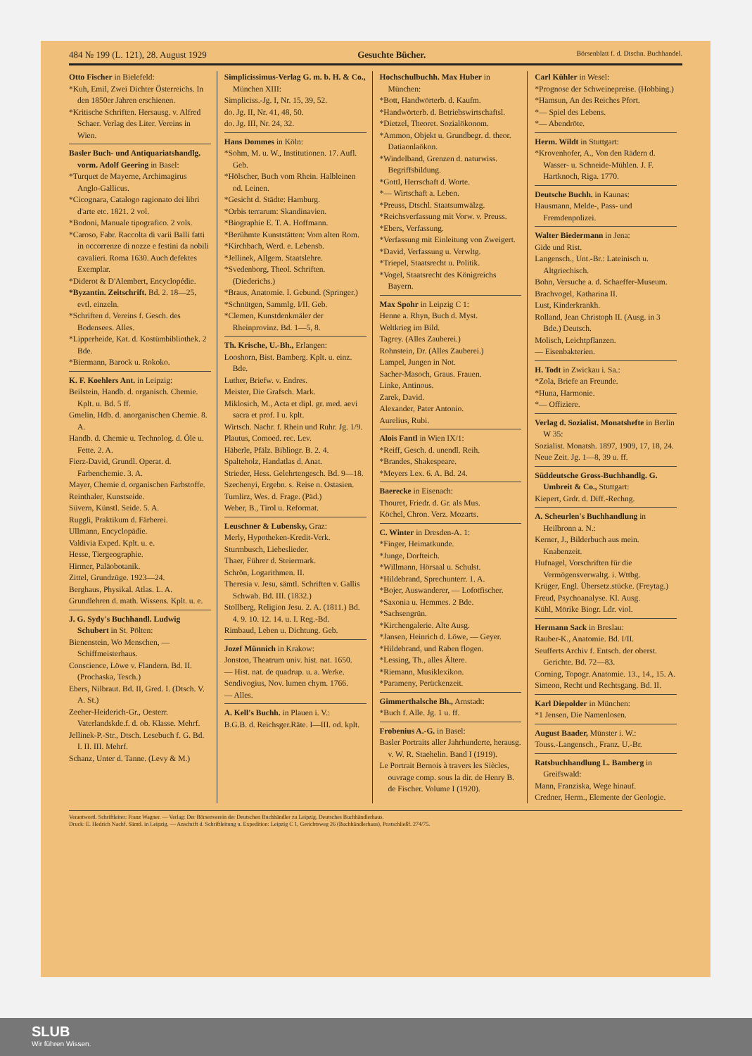484 № 199 (L. 121), 28. August 1929 Gesuchte Bücher. Börsenblatt f. d. Dtschn. Buchhandel.
Otto Fischer in Bielefeld:
*Kuh, Emil, Zwei Dichter Österreichs. In den 1850er Jahren erschienen.
*Kritische Schriften. Hersausg. v. Alfred Schaer. Verlag des Liter. Vereins in Wien.
Basler Buch- und Antiquariatshandlg. vorm. Adolf Geering in Basel:
*Turquet de Mayerne, Archimagirus Anglo-Gallicus.
*Cicognara, Catalogo ragionato dei libri d'arte etc. 1821. 2 vol.
*Bodoni, Manuale tipografico. 2 vols.
*Caroso, Fabr. Raccolta di varii Balli fatti in occorrenze di nozze e festini da nobili cavalieri. Roma 1630. Auch defektes Exemplar.
*Diderot & D'Alembert, Encyclopédie.
*Byzantin. Zeitschrift. Bd. 2. 18—25, evtl. einzeln.
*Schriften d. Vereins f. Gesch. des Bodensees. Alles.
*Lipperheide, Kat. d. Kostümbibliothek. 2 Bde.
*Biermann, Barock u. Rokoko.
K. F. Koehlers Ant. in Leipzig:
Beilstein, Handb. d. organisch. Chemie. Kplt. u. Bd. 5 ff.
Gmelin, Hdb. d. anorganischen Chemie. 8. A.
Handb. d. Chemie u. Technolog. d. Öle u. Fette. 2. A.
Fierz-David, Grundl. Operat. d. Farbenchemie. 3. A.
Mayer, Chemie d. organischen Farbstoffe.
Reinthaler, Kunstseide.
Süvern, Künstl. Seide. 5. A.
Ruggli, Praktikum d. Färberei.
Ullmann, Encyclopädie.
Valdivia Exped. Kplt. u. e.
Hesse, Tiergeographie.
Hirmer, Paläobotanik.
Zittel, Grundzüge. 1923—24.
Berghaus, Physikal. Atlas. L. A.
Grundlehren d. math. Wissens. Kplt. u. e.
J. G. Sydy's Buchhandl. Ludwig Schubert in St. Pölten:
Bienenstein, Wo Menschen, — Schiffmeisterhaus.
Conscience, Löwe v. Flandern. Bd. II. (Prochaska, Tesch.)
Ebers, Nilbraut. Bd. II, Gred. I. (Dtsch. V. A. St.)
Zeeher-Heiderich-Gr., Oesterr. Vaterlandskde.f. d. ob. Klasse. Mehrf.
Jellinek-P.-Str., Dtsch. Lesebuch f. G. Bd. I. II. III. Mehrf.
Schanz, Unter d. Tanne. (Levy & M.)
Simplicissimus-Verlag G. m. b. H. & Co., München XIII:
Simpliciss.-Jg. I, Nr. 15, 39, 52.
do. Jg. II, Nr. 41, 48, 50.
do. Jg. III, Nr. 24, 32.
Hans Dommes in Köln:
*Sohm, M. u. W., Institutionen. 17. Aufl. Geb.
*Hölscher, Buch vom Rhein. Halbleinen od. Leinen.
*Gesicht d. Städte: Hamburg.
*Orbis terrarum: Skandinavien.
*Biographie E. T. A. Hoffmann.
*Berühmte Kunststätten: Vom alten Rom.
*Kirchbach, Werd. e. Lebensb.
*Jellinek, Allgem. Staatslehre.
*Svedenborg, Theol. Schriften. (Diederichs.)
*Braus, Anatomie. I. Gebund. (Springer.)
*Schnütgen, Sammlg. I/II. Geb.
*Clemen, Kunstdenkmäler der Rheinprovinz. Bd. 1—5, 8.
Th. Krische, U.-Bh., Erlangen:
Looshorn, Bist. Bamberg. Kplt. u. einz. Bde.
Luther, Briefw. v. Endres.
Meister, Die Grafsch. Mark.
Miklosich, M., Acta et dipl. gr. med. aevi sacra et prof. I u. kplt.
Wirtsch. Nachr. f. Rhein und Ruhr. Jg. 1/9.
Plautus, Comoed. rec. Lev.
Häberle, Pfälz. Bibliogr. B. 2. 4.
Spalteholz, Handatlas d. Anat.
Strieder, Hess. Gelehrtengesch. Bd. 9—18.
Szechenyi, Ergebn. s. Reise n. Ostasien.
Tumlirz, Wes. d. Frage. (Päd.)
Weber, B., Tirol u. Reformat.
Leuschner & Lubensky, Graz:
Merly, Hypotheken-Kredit-Verk.
Sturmbusch, Liebeslieder.
Thaer, Führer d. Steiermark.
Schrön, Logarithmen. II.
Theresia v. Jesu, sämtl. Schriften v. Gallis Schwab. Bd. III. (1832.)
Stollberg, Religion Jesu. 2. A. (1811.) Bd. 4. 9. 10. 12. 14. u. I. Reg.-Bd.
Rimbaud, Leben u. Dichtung. Geb.
Jozef Münnich in Krakow:
Jonston, Theatrum univ. hist. nat. 1650.
— Hist. nat. de quadrup. u. a. Werke.
Sendivogius, Nov. lumen chym. 1766.
— Alles.
A. Kell's Buchh. in Plauen i. V.:
B.G.B. d. Reichsger.Räte. I—III. od. kplt.
Hochschulbuchh. Max Huber in München:
*Bott, Handwörterb. d. Kaufm.
*Handwörterb. d. Betriebswirtschaftsl.
*Dietzel, Theoret. Sozialökonom.
*Ammon, Objekt u. Grundbegr. d. theor. Datiaonlaökon.
*Windelband, Grenzen d. naturwiss. Begriffsbildung.
*Gottl, Herrschaft d. Worte.
*— Wirtschaft a. Leben.
*Preuss, Dtschl. Staatsumwälzg.
*Reichsverfassung mit Vorw. v. Preuss.
*Ebers, Verfassung.
*Verfassung mit Einleitung von Zweigert.
*David, Verfassung u. Verwltg.
*Triepel, Staatsrecht u. Politik.
*Vogel, Staatsrecht des Königreichs Bayern.
Max Spohr in Leipzig C 1:
Henne a. Rhyn, Buch d. Myst.
Weltkrieg im Bild.
Tagrey. (Alles Zauberei.)
Rohnstein, Dr. (Alles Zauberei.)
Lampel, Jungen in Not.
Sacher-Masoch, Graus. Frauen.
Linke, Antinous.
Zarek, David.
Alexander, Pater Antonio.
Aurelius, Rubi.
Alois Fantl in Wien IX/1:
*Reiff, Gesch. d. unendl. Reih.
*Brandes, Shakespeare.
*Meyers Lex. 6. A. Bd. 24.
Baerecke in Eisenach:
Thouret, Friedr. d. Gr. als Mus.
Köchel, Chron. Verz. Mozarts.
C. Winter in Dresden-A. 1:
*Finger, Heimatkunde.
*Junge, Dorfteich.
*Willmann, Hörsaal u. Schulst.
*Hildebrand, Sprechunterr. 1. A.
*Bojer, Auswanderer, — Lofotfischer.
*Saxonia u. Hemmes. 2 Bde.
*Sachsengrün.
*Kirchengalerie. Alte Ausg.
*Jansen, Heinrich d. Löwe, — Geyer.
*Hildebrand, und Raben flogen.
*Lessing, Th., alles Ältere.
*Riemann, Musiklexikon.
*Parameny, Perückenzeit.
Gimmerthalsche Bh., Arnstadt:
*Buch f. Alle. Jg. 1 u. ff.
Frobenius A.-G. in Basel:
Basler Portraits aller Jahrhunderte, herausg. v. W. R. Staehelin. Band I (1919).
Le Portrait Bernois à travers les Siècles, ouvrage comp. sous la dir. de Henry B. de Fischer. Volume I (1920).
Carl Kühler in Wesel:
*Prognose der Schweinepreise. (Hobbing.)
*Hamsun, An des Reiches Pfort.
*— Spiel des Lebens.
*— Abendröte.
Herm. Wildt in Stuttgart:
*Krovenhofer, A., Von den Rädern d. Wasser- u. Schneide-Mühlen. J. F. Hartknoch, Riga. 1770.
Deutsche Buchh. in Kaunas:
Hausmann, Melde-, Pass- und Fremdenpolizei.
Walter Biedermann in Jena:
Gide und Rist.
Langensch., Unt.-Br.: Lateinisch u. Altgriechisch.
Bohn, Versuche a. d. Schaeffer-Museum.
Brachvogel, Katharina II.
Lust, Kinderkrankh.
Rolland, Jean Christoph II. (Ausg. in 3 Bde.) Deutsch.
Molisch, Leichtpflanzen.
— Eisenbakterien.
H. Todt in Zwickau i. Sa.:
*Zola, Briefe an Freunde.
*Huna, Harmonie.
*— Offiziere.
Verlag d. Sozialist. Monatshefte in Berlin W 35:
Sozialist. Monatsh. 1897, 1909, 17, 18, 24.
Neue Zeit. Jg. 1—8, 39 u. ff.
Süddeutsche Gross-Buchhandlg. G. Umbreit & Co., Stuttgart:
Kiepert, Grdr. d. Diff.-Rechng.
A. Scheurlen's Buchhandlung in Heilbronn a. N.:
Kerner, J., Bilderbuch aus mein. Knabenzeit.
Hufnagel, Vorschriften für die Vermögensverwaltg. i. Wttbg.
Krüger, Engl. Übersetz.stücke. (Freytag.)
Freud, Psychoanalyse. Kl. Ausg.
Kühl, Mörike Biogr. Ldr. viol.
Hermann Sack in Breslau:
Rauber-K., Anatomie. Bd. I/II.
Seufferts Archiv f. Entsch. der oberst. Gerichte. Bd. 72—83.
Corning, Topogr. Anatomie. 13., 14., 15. A.
Simeon, Recht und Rechtsgang. Bd. II.
Karl Diepolder in München:
*1 Jensen, Die Namenlosen.
August Baader, Münster i. W.:
Touss.-Langensch., Franz. U.-Br.
Ratsbuchhandlung L. Bamberg in Greifswald:
Mann, Franziska, Wege hinauf.
Credner, Herm., Elemente der Geologie.
Verantwortl. Schriftleiter: Franz Wagner. — Verlag: Der Börsenverein der Deutschen Buchhändler zu Leipzig, Deutsches Buchhändlerhaus.
Druck: E. Hedrich Nachf. Sämtl. in Leipzig. — Anschrift d. Schriftleitung u. Expedition: Leipzig C 1, Gerichtsweg 26 (Buchhändlerhaus), Postschließf. 274/75.
SLUB
Wir führen Wissen.